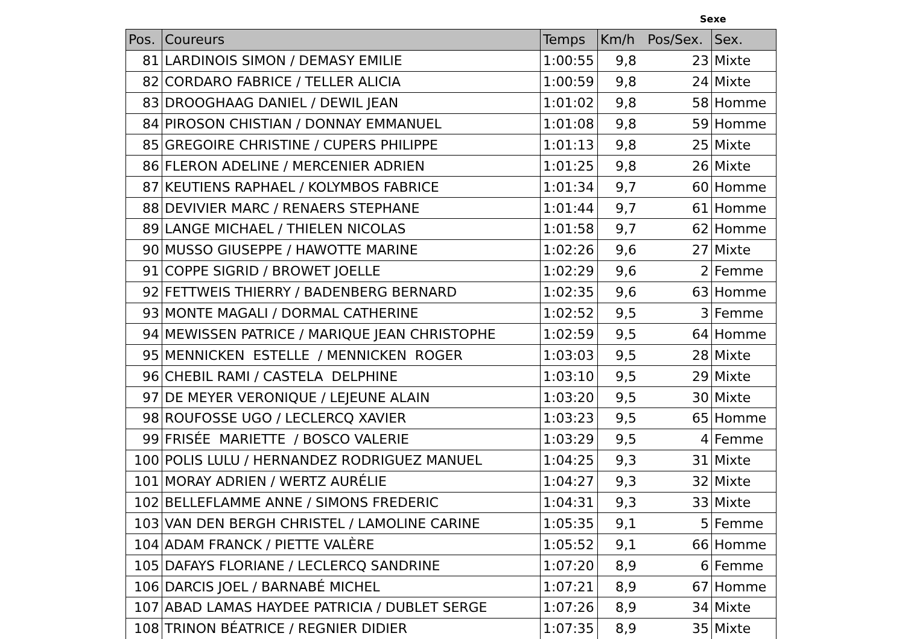Sexe
| Pos. | Coureurs | Temps | Km/h Pos/Sex. | | Sex. |
| --- | --- | --- | --- | --- | --- |
| 81 | LARDINOIS SIMON / DEMASY EMILIE | 1:00:55 | 9,8 | 23 | Mixte |
| 82 | CORDARO FABRICE / TELLER ALICIA | 1:00:59 | 9,8 | 24 | Mixte |
| 83 | DROOGHAAG DANIEL / DEWIL JEAN | 1:01:02 | 9,8 | 58 | Homme |
| 84 | PIROSON CHISTIAN / DONNAY EMMANUEL | 1:01:08 | 9,8 | 59 | Homme |
| 85 | GREGOIRE CHRISTINE / CUPERS PHILIPPE | 1:01:13 | 9,8 | 25 | Mixte |
| 86 | FLERON ADELINE / MERCENIER ADRIEN | 1:01:25 | 9,8 | 26 | Mixte |
| 87 | KEUTIENS RAPHAEL / KOLYMBOS FABRICE | 1:01:34 | 9,7 | 60 | Homme |
| 88 | DEVIVIER MARC / RENAERS STEPHANE | 1:01:44 | 9,7 | 61 | Homme |
| 89 | LANGE MICHAEL / THIELEN NICOLAS | 1:01:58 | 9,7 | 62 | Homme |
| 90 | MUSSO GIUSEPPE / HAWOTTE MARINE | 1:02:26 | 9,6 | 27 | Mixte |
| 91 | COPPE SIGRID / BROWET JOELLE | 1:02:29 | 9,6 | 2 | Femme |
| 92 | FETTWEIS THIERRY / BADENBERG BERNARD | 1:02:35 | 9,6 | 63 | Homme |
| 93 | MONTE MAGALI / DORMAL CATHERINE | 1:02:52 | 9,5 | 3 | Femme |
| 94 | MEWISSEN PATRICE / MARIQUE JEAN CHRISTOPHE | 1:02:59 | 9,5 | 64 | Homme |
| 95 | MENNICKEN ESTELLE / MENNICKEN ROGER | 1:03:03 | 9,5 | 28 | Mixte |
| 96 | CHEBIL RAMI / CASTELA DELPHINE | 1:03:10 | 9,5 | 29 | Mixte |
| 97 | DE MEYER VERONIQUE / LEJEUNE ALAIN | 1:03:20 | 9,5 | 30 | Mixte |
| 98 | ROUFOSSE UGO / LECLERCQ XAVIER | 1:03:23 | 9,5 | 65 | Homme |
| 99 | FRISÉE MARIETTE / BOSCO VALERIE | 1:03:29 | 9,5 | 4 | Femme |
| 100 | POLIS LULU / HERNANDEZ RODRIGUEZ MANUEL | 1:04:25 | 9,3 | 31 | Mixte |
| 101 | MORAY ADRIEN / WERTZ AURÉLIE | 1:04:27 | 9,3 | 32 | Mixte |
| 102 | BELLEFLAMME ANNE / SIMONS FREDERIC | 1:04:31 | 9,3 | 33 | Mixte |
| 103 | VAN DEN BERGH CHRISTEL / LAMOLINE CARINE | 1:05:35 | 9,1 | 5 | Femme |
| 104 | ADAM FRANCK / PIETTE VALÈRE | 1:05:52 | 9,1 | 66 | Homme |
| 105 | DAFAYS FLORIANE / LECLERCQ SANDRINE | 1:07:20 | 8,9 | 6 | Femme |
| 106 | DARCIS JOEL / BARNABÉ MICHEL | 1:07:21 | 8,9 | 67 | Homme |
| 107 | ABAD LAMAS HAYDEE PATRICIA / DUBLET SERGE | 1:07:26 | 8,9 | 34 | Mixte |
| 108 | TRINON BÉATRICE / REGNIER DIDIER | 1:07:35 | 8,9 | 35 | Mixte |